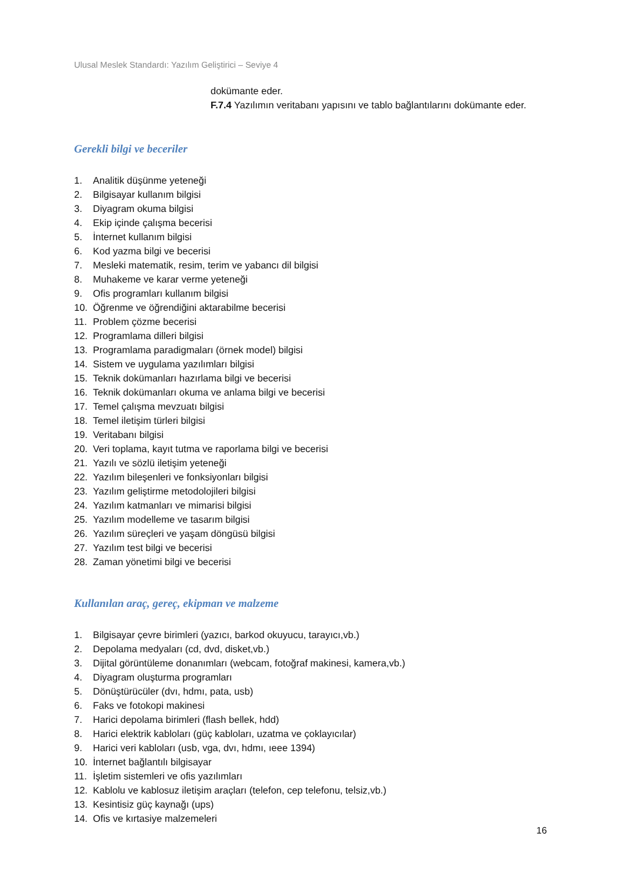Ulusal Meslek Standardı: Yazılım Geliştirici – Seviye 4
dokümante eder.
F.7.4 Yazılımın veritabanı yapısını ve tablo bağlantılarını dokümante eder.
Gerekli bilgi ve beceriler
1. Analitik düşünme yeteneği
2. Bilgisayar kullanım bilgisi
3. Diyagram okuma bilgisi
4. Ekip içinde çalışma becerisi
5. İnternet kullanım bilgisi
6. Kod yazma bilgi ve becerisi
7. Mesleki matematik, resim, terim ve yabancı dil bilgisi
8. Muhakeme ve karar verme yeteneği
9. Ofis programları kullanım bilgisi
10. Öğrenme ve öğrendiğini aktarabilme becerisi
11. Problem çözme becerisi
12. Programlama dilleri bilgisi
13. Programlama paradigmaları (örnek model) bilgisi
14. Sistem ve uygulama yazılımları bilgisi
15. Teknik dokümanları hazırlama bilgi ve becerisi
16. Teknik dokümanları okuma ve anlama bilgi ve becerisi
17. Temel çalışma mevzuatı bilgisi
18. Temel iletişim türleri bilgisi
19. Veritabanı bilgisi
20. Veri toplama, kayıt tutma ve raporlama bilgi ve becerisi
21. Yazılı ve sözlü iletişim yeteneği
22. Yazılım bileşenleri ve fonksiyonları bilgisi
23. Yazılım geliştirme metodolojileri bilgisi
24. Yazılım katmanları ve mimarisi bilgisi
25. Yazılım modelleme ve tasarım bilgisi
26. Yazılım süreçleri ve yaşam döngüsü bilgisi
27. Yazılım test bilgi ve becerisi
28. Zaman yönetimi bilgi ve becerisi
Kullanılan araç, gereç, ekipman ve malzeme
1. Bilgisayar çevre birimleri (yazıcı, barkod okuyucu, tarayıcı,vb.)
2. Depolama medyaları (cd, dvd, disket,vb.)
3. Dijital görüntüleme donanımları (webcam, fotoğraf makinesi, kamera,vb.)
4. Diyagram oluşturma programları
5. Dönüştürücüler (dvı, hdmı, pata, usb)
6. Faks ve fotokopi makinesi
7. Harici depolama birimleri (flash bellek, hdd)
8. Harici elektrik kabloları (güç kabloları, uzatma ve çoklayıcılar)
9. Harici veri kabloları (usb, vga, dvı, hdmı, ıeee 1394)
10. İnternet bağlantılı bilgisayar
11. İşletim sistemleri ve ofis yazılımları
12. Kablolu ve kablosuz iletişim araçları (telefon, cep telefonu, telsiz,vb.)
13. Kesintisiz güç kaynağı (ups)
14. Ofis ve kırtasiye malzemeleri
16